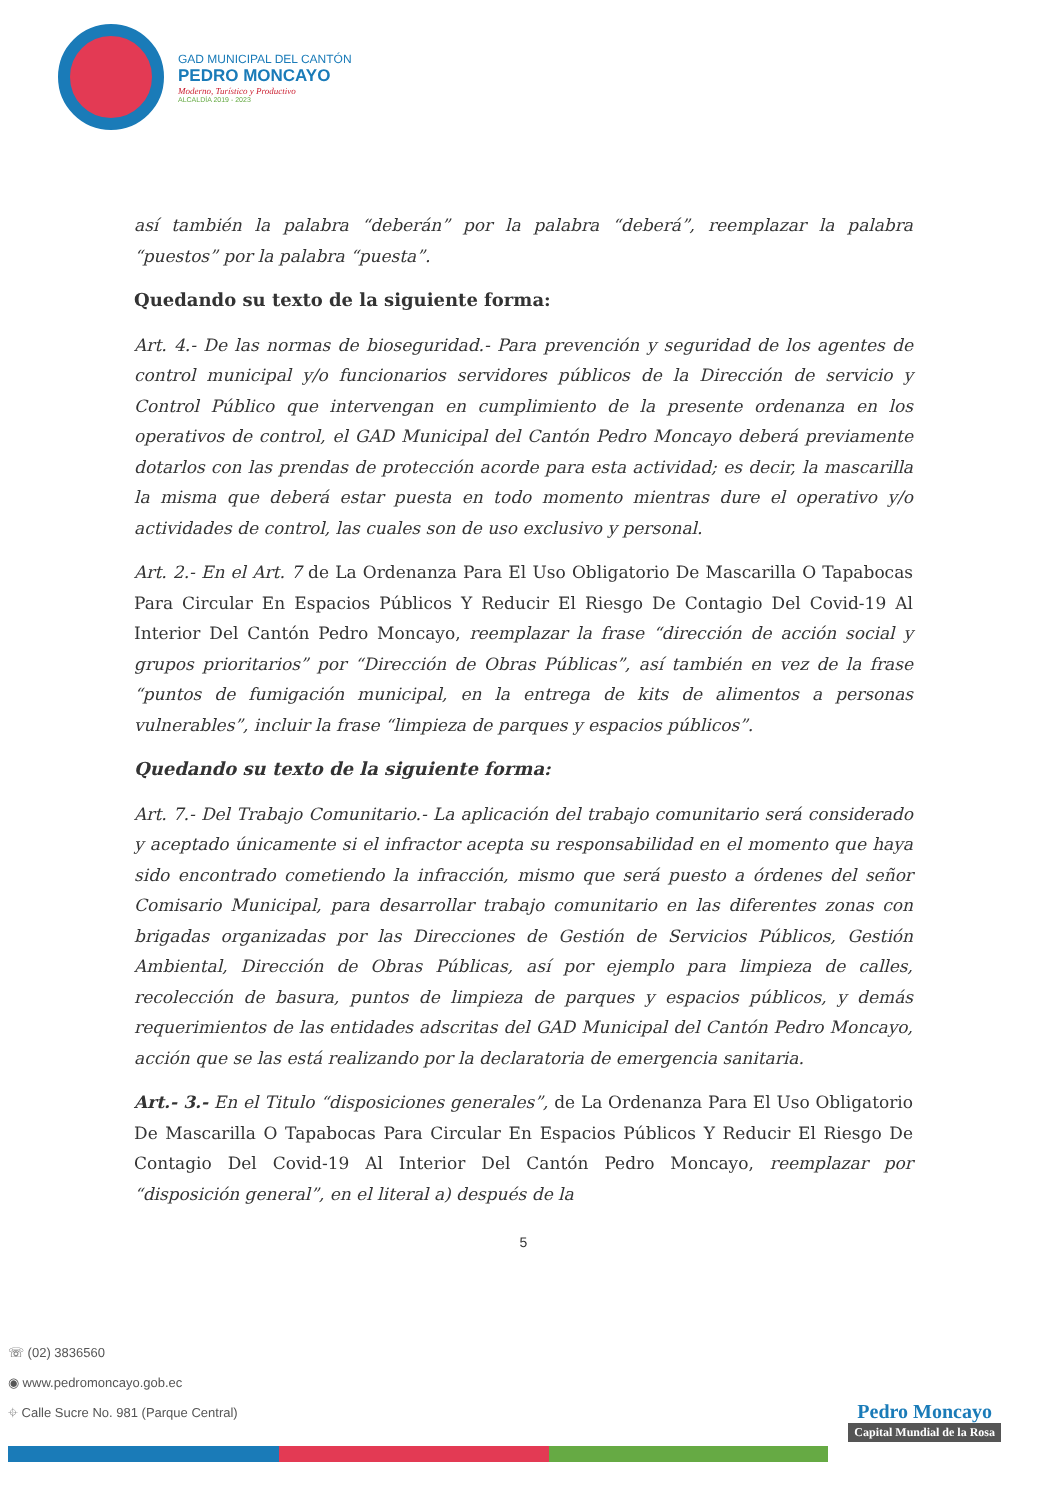GAD MUNICIPAL DEL CANTÓN
PEDRO MONCAYO
Moderno, Turístico y Productivo
ALCALDÍA 2019 - 2023
así también la palabra “deberán” por la palabra “deberá”, reemplazar la palabra “puestos” por la palabra “puesta”.
Quedando su texto de la siguiente forma:
Art. 4.- De las normas de bioseguridad.- Para prevención y seguridad de los agentes de control municipal y/o funcionarios servidores públicos de la Dirección de servicio y Control Público que intervengan en cumplimiento de la presente ordenanza en los operativos de control, el GAD Municipal del Cantón Pedro Moncayo deberá previamente dotarlos con las prendas de protección acorde para esta actividad; es decir, la mascarilla la misma que deberá estar puesta en todo momento mientras dure el operativo y/o actividades de control, las cuales son de uso exclusivo y personal.
Art. 2.- En el Art. 7 de La Ordenanza Para El Uso Obligatorio De Mascarilla O Tapabocas Para Circular En Espacios Públicos Y Reducir El Riesgo De Contagio Del Covid-19 Al Interior Del Cantón Pedro Moncayo, reemplazar la frase “dirección de acción social y grupos prioritarios” por “Dirección de Obras Públicas”, así también en vez de la frase “puntos de fumigación municipal, en la entrega de kits de alimentos a personas vulnerables”, incluir la frase “limpieza de parques y espacios públicos”.
Quedando su texto de la siguiente forma:
Art. 7.- Del Trabajo Comunitario.- La aplicación del trabajo comunitario será considerado y aceptado únicamente si el infractor acepta su responsabilidad en el momento que haya sido encontrado cometiendo la infracción, mismo que será puesto a órdenes del señor Comisario Municipal, para desarrollar trabajo comunitario en las diferentes zonas con brigadas organizadas por las Direcciones de Gestión de Servicios Públicos, Gestión Ambiental, Dirección de Obras Públicas, así por ejemplo para limpieza de calles, recolección de basura, puntos de limpieza de parques y espacios públicos, y demás requerimientos de las entidades adscritas del GAD Municipal del Cantón Pedro Moncayo, acción que se las está realizando por la declaratoria de emergencia sanitaria.
Art.- 3.- En el Titulo “disposiciones generales”, de La Ordenanza Para El Uso Obligatorio De Mascarilla O Tapabocas Para Circular En Espacios Públicos Y Reducir El Riesgo De Contagio Del Covid-19 Al Interior Del Cantón Pedro Moncayo, reemplazar por “disposición general”, en el literal a) después de la
5
☏ (02) 3836560
◉ www.pedromoncayo.gob.ec
⌖ Calle Sucre No. 981 (Parque Central)
Pedro Moncayo
Capital Mundial de la Rosa